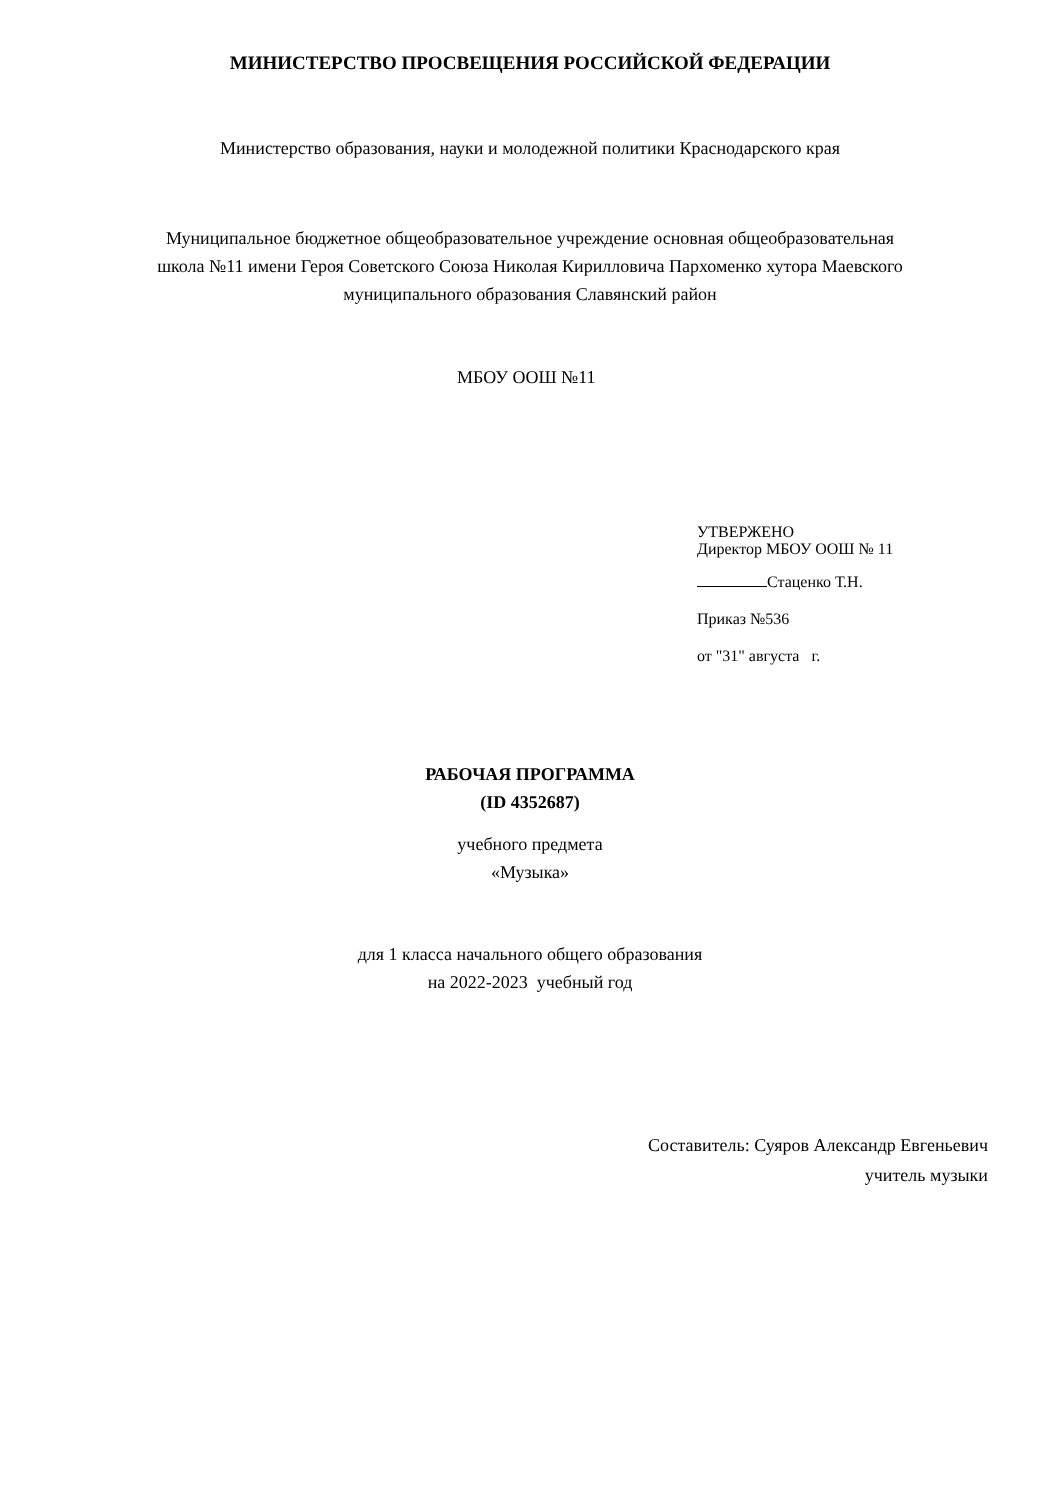МИНИСТЕРСТВО ПРОСВЕЩЕНИЯ РОССИЙСКОЙ ФЕДЕРАЦИИ
Министерство образования, науки и молодежной политики Краснодарского края
Муниципальное бюджетное общеобразовательное учреждение основная общеобразовательная
школа №11 имени Героя Советского Союза Николая Кирилловича Пархоменко хутора Маевского
муниципального образования Славянский район
МБОУ ООШ №11
УТВЕРЖЕНО
Директор МБОУ ООШ № 11
Стаценко Т.Н.
Приказ №536
от "31" августа г.
РАБОЧАЯ ПРОГРАММА
(ID 4352687)
учебного предмета
«Музыка»
для 1 класса начального общего образования
на 2022-2023 учебный год
Составитель: Суяров Александр Евгеньевич
учитель музыки